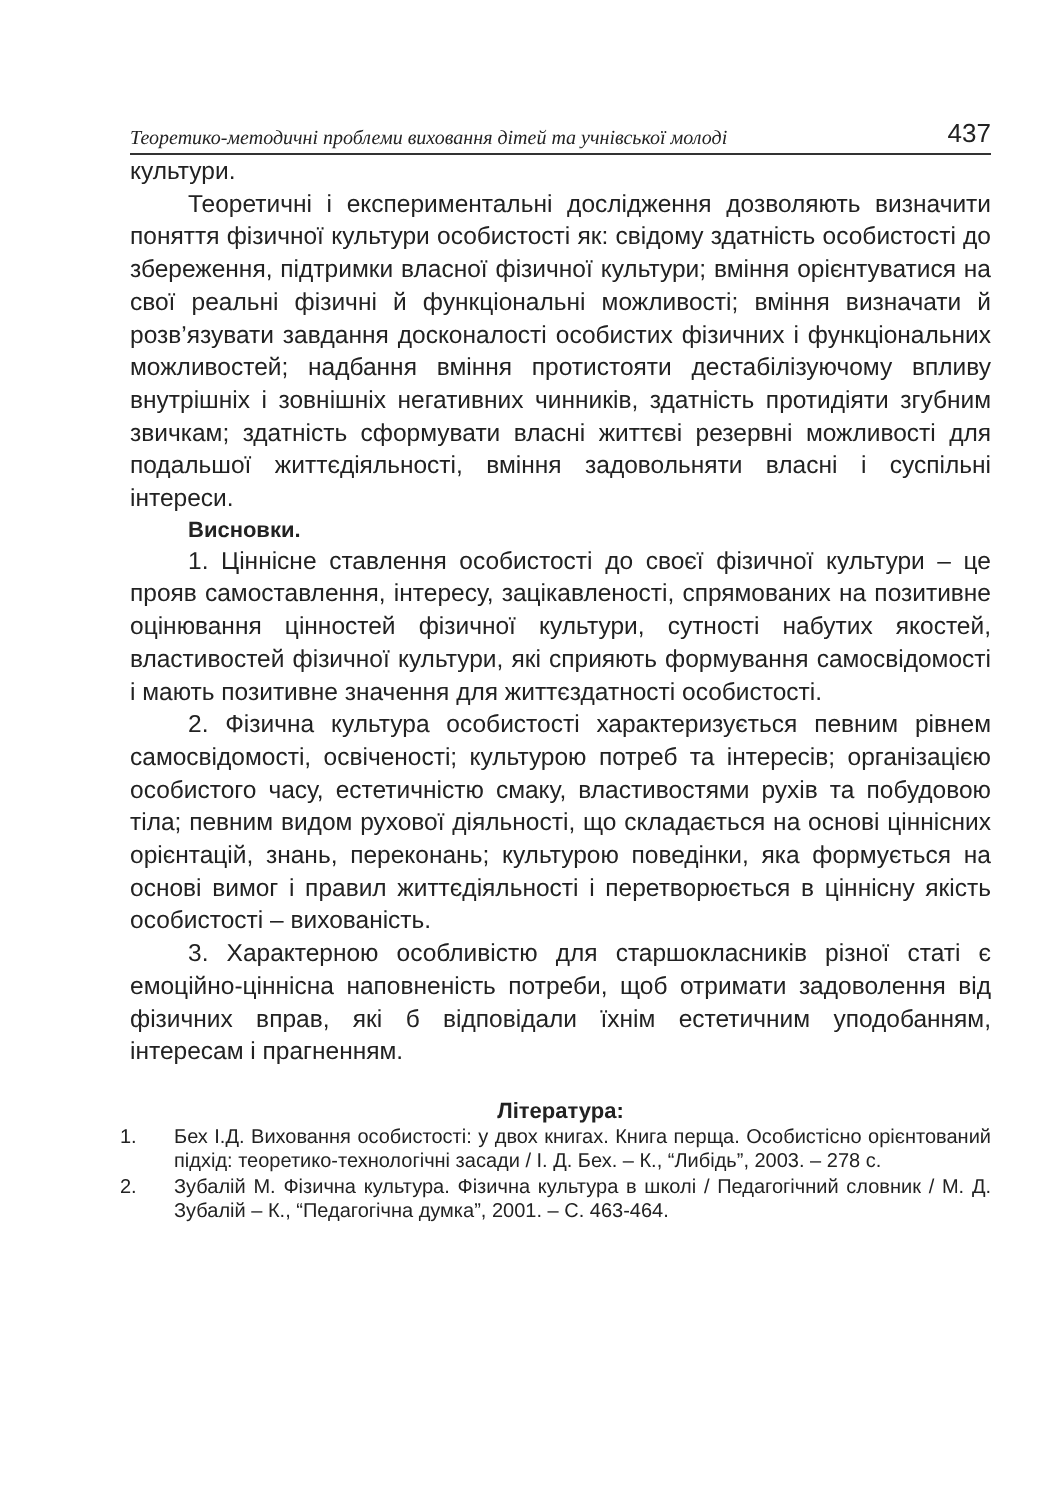Теоретико-методичні проблеми виховання дітей та учнівської молоді 437
культури.
Теоретичні і експериментальні дослідження дозволяють визначити поняття фізичної культури особистості як: свідому здатність особистості до збереження, підтримки власної фізичної культури; вміння орієнтуватися на свої реальні фізичні й функціональні можливості; вміння визначати й розв’язувати завдання досконалості особистих фізичних і функціональних можливостей; надбання вміння протистояти дестабілізуючому впливу внутрішніх і зовнішніх негативних чинників, здатність протидіяти згубним звичкам; здатність сформувати власні життєві резервні можливості для подальшої життєдіяльності, вміння задовольняти власні і суспільні інтереси.
Висновки.
1. Ціннісне ставлення особистості до своєї фізичної культури – це прояв самоставлення, інтересу, зацікавленості, спрямованих на позитивне оцінювання цінностей фізичної культури, сутності набутих якостей, властивостей фізичної культури, які сприяють формування самосвідомості і мають позитивне значення для життєздатності особистості.
2. Фізична культура особистості характеризується певним рівнем самосвідомості, освіченості; культурою потреб та інтересів; організацією особистого часу, естетичністю смаку, властивостями рухів та побудовою тіла; певним видом рухової діяльності, що складається на основі ціннісних орієнтацій, знань, переконань; культурою поведінки, яка формується на основі вимог і правил життєдіяльності і перетворюється в ціннісну якість особистості – вихованість.
3. Характерною особливістю для старшокласників різної статі є емоційно-ціннісна наповненість потреби, щоб отримати задоволення від фізичних вправ, які б відповідали їхнім естетичним уподобанням, інтересам і прагненням.
Література:
1. Бех І.Д. Виховання особистості: у двох книгах. Книга перща. Особистісно орієнтований підхід: теоретико-технологічні засади / І. Д. Бех. – К., “Либідь”, 2003. – 278 с.
2. Зубалій М. Фізична культура. Фізична культура в школі / Педагогічний словник / М. Д. Зубалій – К., “Педагогічна думка”, 2001. – С. 463-464.